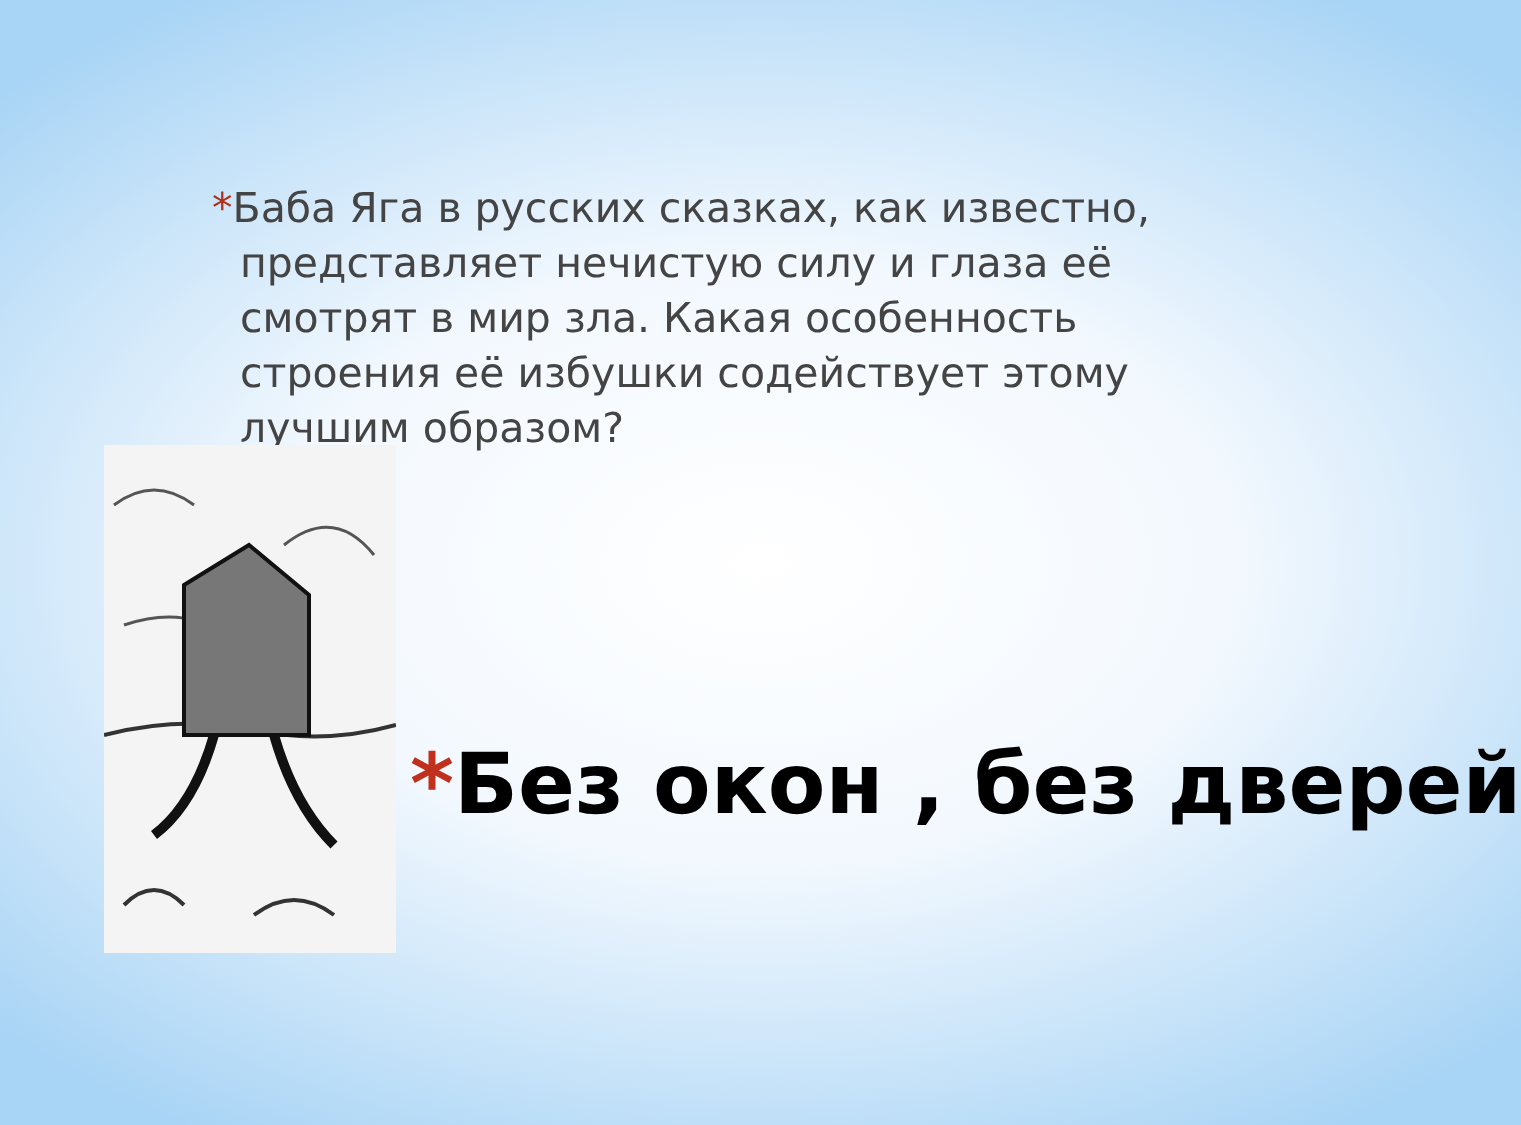*Баба Яга в русских сказках, как известно, представляет нечистую силу и глаза её смотрят в мир зла. Какая особенность строения её избушки содействует этому лучшим образом?
*Без окон , без дверей